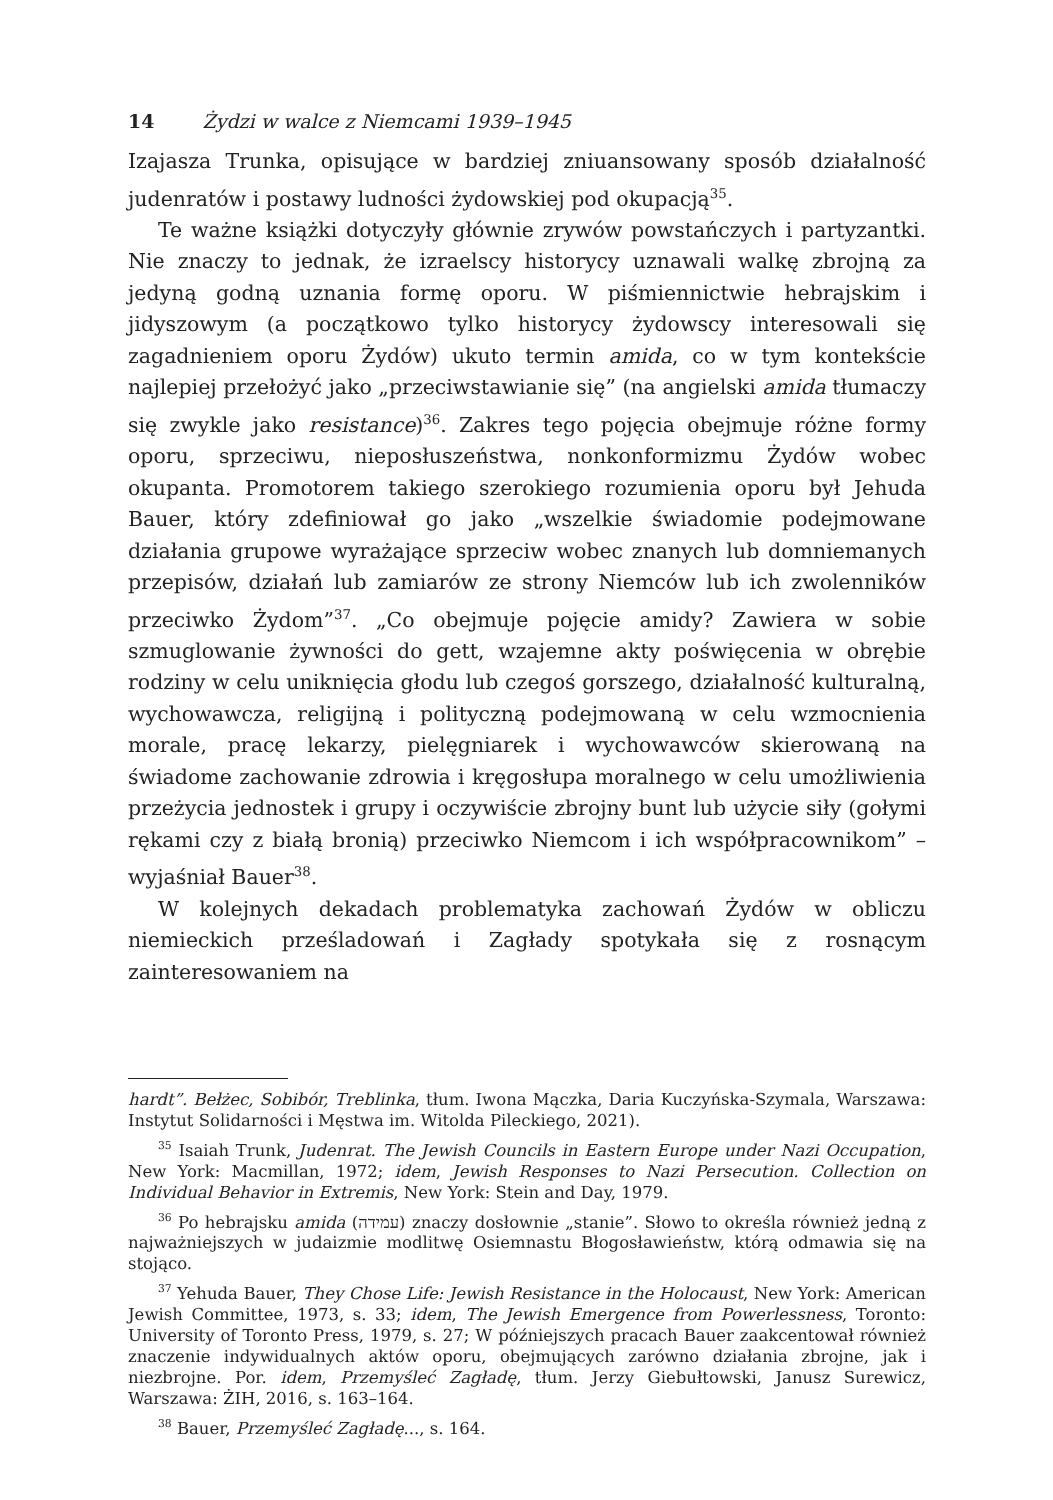14 Żydzi w walce z Niemcami 1939–1945
Izajasza Trunka, opisujące w bardziej zniuansowany sposób działalność judenratów i postawy ludności żydowskiej pod okupacją<sup>35</sup>.
Te ważne książki dotyczyły głównie zrywów powstańczych i partyzantki. Nie znaczy to jednak, że izraelscy historycy uznawali walkę zbrojną za jedyną godną uznania formę oporu. W piśmiennictwie hebrajskim i jidyszowym (a początkowo tylko historycy żydowscy interesowali się zagadnieniem oporu Żydów) ukuto termin amida, co w tym kontekście najlepiej przełożyć jako „przeciwstawianie się” (na angielski amida tłumaczy się zwykle jako resistance)<sup>36</sup>. Zakres tego pojęcia obejmuje różne formy oporu, sprzeciwu, nieposłuszeństwa, nonkonformizmu Żydów wobec okupanta. Promotorem takiego szerokiego rozumienia oporu był Jehuda Bauer, który zdefiniował go jako „wszelkie świadomie podejmowane działania grupowe wyrażające sprzeciw wobec znanych lub domniemanych przepisów, działań lub zamiarów ze strony Niemców lub ich zwolenników przeciwko Żydom”<sup>37</sup>. „Co obejmuje pojęcie amidy? Zawiera w sobie szmuglowanie żywności do gett, wzajemne akty poświęcenia w obrębie rodziny w celu uniknięcia głodu lub czegoś gorszego, działalność kulturalną, wychowawcza, religijną i polityczną podejmowaną w celu wzmocnienia morale, pracę lekarzy, pielęgniarek i wychowawców skierowaną na świadome zachowanie zdrowia i kręgosłupa moralnego w celu umożliwienia przeżycia jednostek i grupy i oczywiście zbrojny bunt lub użycie siły (gołymi rękami czy z białą bronią) przeciwko Niemcom i ich współpracownikom” – wyjaśniał Bauer<sup>38</sup>.
W kolejnych dekadach problematyka zachowań Żydów w obliczu niemieckich prześladowań i Zagłady spotykała się z rosnącym zainteresowaniem na
hardt”. Bełżec, Sobibór, Treblinka, tłum. Iwona Mączka, Daria Kuczyńska-Szymala, Warszawa: Instytut Solidarności i Męstwa im. Witolda Pileckiego, 2021).
<sup>35</sup> Isaiah Trunk, Judenrat. The Jewish Councils in Eastern Europe under Nazi Occupation, New York: Macmillan, 1972; idem, Jewish Responses to Nazi Persecution. Collection on Individual Behavior in Extremis, New York: Stein and Day, 1979.
<sup>36</sup> Po hebrajsku amida (עמידה) znaczy dosłownie „stanie”. Słowo to określa również jedną z najważniejszych w judaizmie modlitwę Osiemnastu Błogosławieństw, którą odmawia się na stojąco.
<sup>37</sup> Yehuda Bauer, They Chose Life: Jewish Resistance in the Holocaust, New York: American Jewish Committee, 1973, s. 33; idem, The Jewish Emergence from Powerlessness, Toronto: University of Toronto Press, 1979, s. 27; W późniejszych pracach Bauer zaakcentował również znaczenie indywidualnych aktów oporu, obejmujących zarówno działania zbrojne, jak i niezbrojne. Por. idem, Przemyśleć Zagładę, tłum. Jerzy Giebułtowski, Janusz Surewicz, Warszawa: ŻIH, 2016, s. 163–164.
<sup>38</sup> Bauer, Przemyśleć Zagładę..., s. 164.